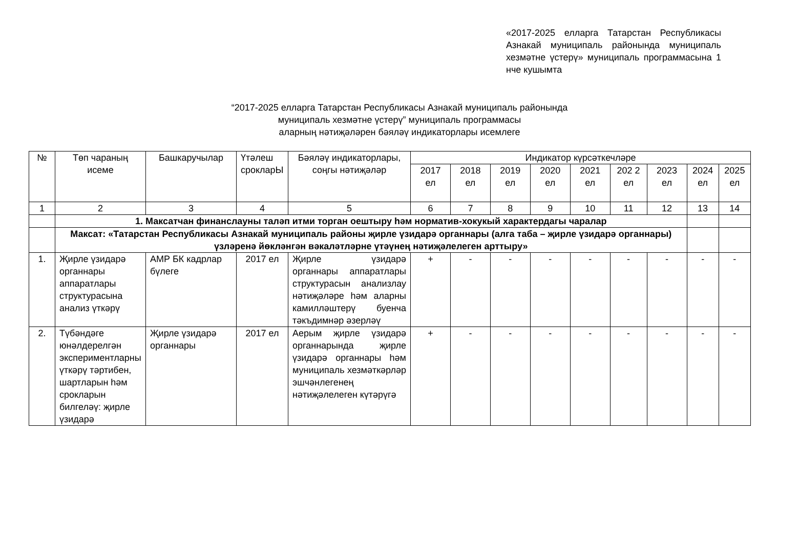«2017-2025 елларга Татарстан Республикасы Азнакай муниципаль районында муниципаль хезмәтне үстерү» муниципаль программасына 1 нче кушымта
“2017-2025 елларга Татарстан Республикасы Азнакай муниципаль районында
муниципаль хезмәтне үстерү” муниципаль программасы
аларның нәтиҗәләрен бәяләү индикаторлары исемлеге
| № | Төп чараның исеме | Башкаручылар | Үтәлеш срокларЫ | Бәяләү индикаторлары, соңгы нәтиҗәләр | Индикатор күрсәткечләре | | | | | | | | |
| --- | --- | --- | --- | --- | --- | --- | --- | --- | --- | --- | --- | --- | --- |
| | | | | | 2017 ел | 2018 ел | 2019 ел | 2020 ел | 2021 ел | 202 2 ел | 2023 ел | 2024 ел | 2025 ел |
| 1 | 2 | 3 | 4 | 5 | 6 | 7 | 8 | 9 | 10 | 11 | 12 | 13 | 14 |
| | 1. Максатчан финанслауны таләп итми торган оештыру һәм норматив-хокукый характердагы чаралар | | | | | | | | | | | | |
| | Максат: «Татарстан Республикасы Азнакай муниципаль районы җирле үзидарә органнары (алга таба – җирле үзидарә органнары) үзләренә йөкләнгән вәкаләтләрне үтәүнең нәтиҗәлелеген арттыру» | | | | | | | | | | | | |
| 1. | Җирле үзидарә органнары аппаратлары структурасына анализ үткәрү | АМР БК кадрлар бүлеге | 2017 ел | Җирле үзидарә органнары аппаратлары структурасын анализлау нәтиҗәләре һәм аларны камилләштерү буенча тәкъдимнәр әзерләү | + | - | - | - | - | - | - | - | - |
| 2. | Түбәндәге юнәлдерелгән экспериментларны үткәрү тәртибен, шартларын һәм срокларын билгеләү: җирле үзидарә | Җирле үзидарә органнары | 2017 ел | Аерым җирле үзидарә органнарында җирле үзидарә органнары һәм муниципаль хезмәткәрләр эшчәнлегенең нәтиҗәлелеген күтәрүгә | + | - | - | - | - | - | - | - | - |